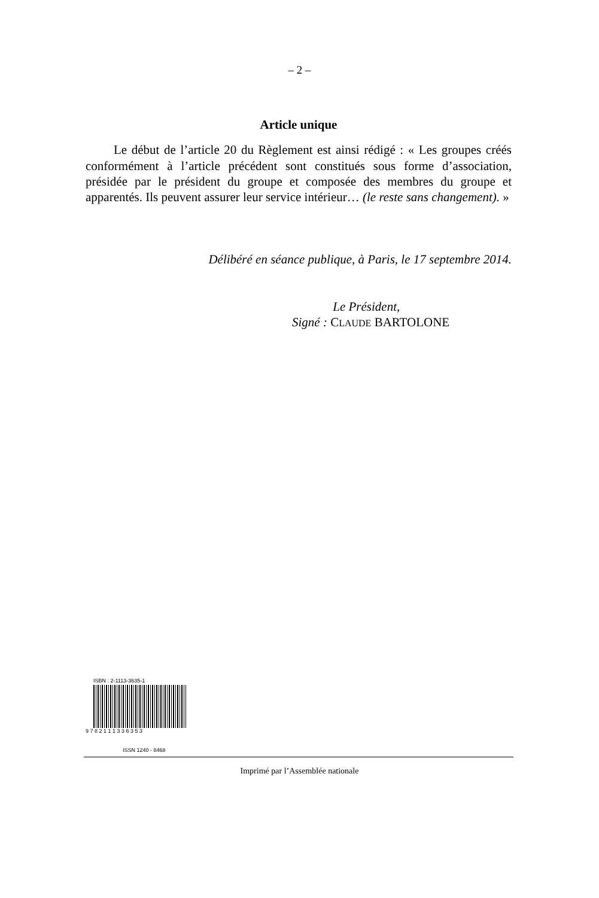– 2 –
Article unique
Le début de l’article 20 du Règlement est ainsi rédigé : « Les groupes créés conformément à l’article précédent sont constitués sous forme d’association, présidée par le président du groupe et composée des membres du groupe et apparentés. Ils peuvent assurer leur service intérieur… (le reste sans changement). »
Délibéré en séance publique, à Paris, le 17 septembre 2014.
Le Président,
Signé : CLAUDE BARTOLONE
ISBN : 2-1113-3635-1
9 7 8 2 1 1 1 3 3 6 3 5 3
ISSN 1240 - 8468
Imprimé par l’Assemblée nationale